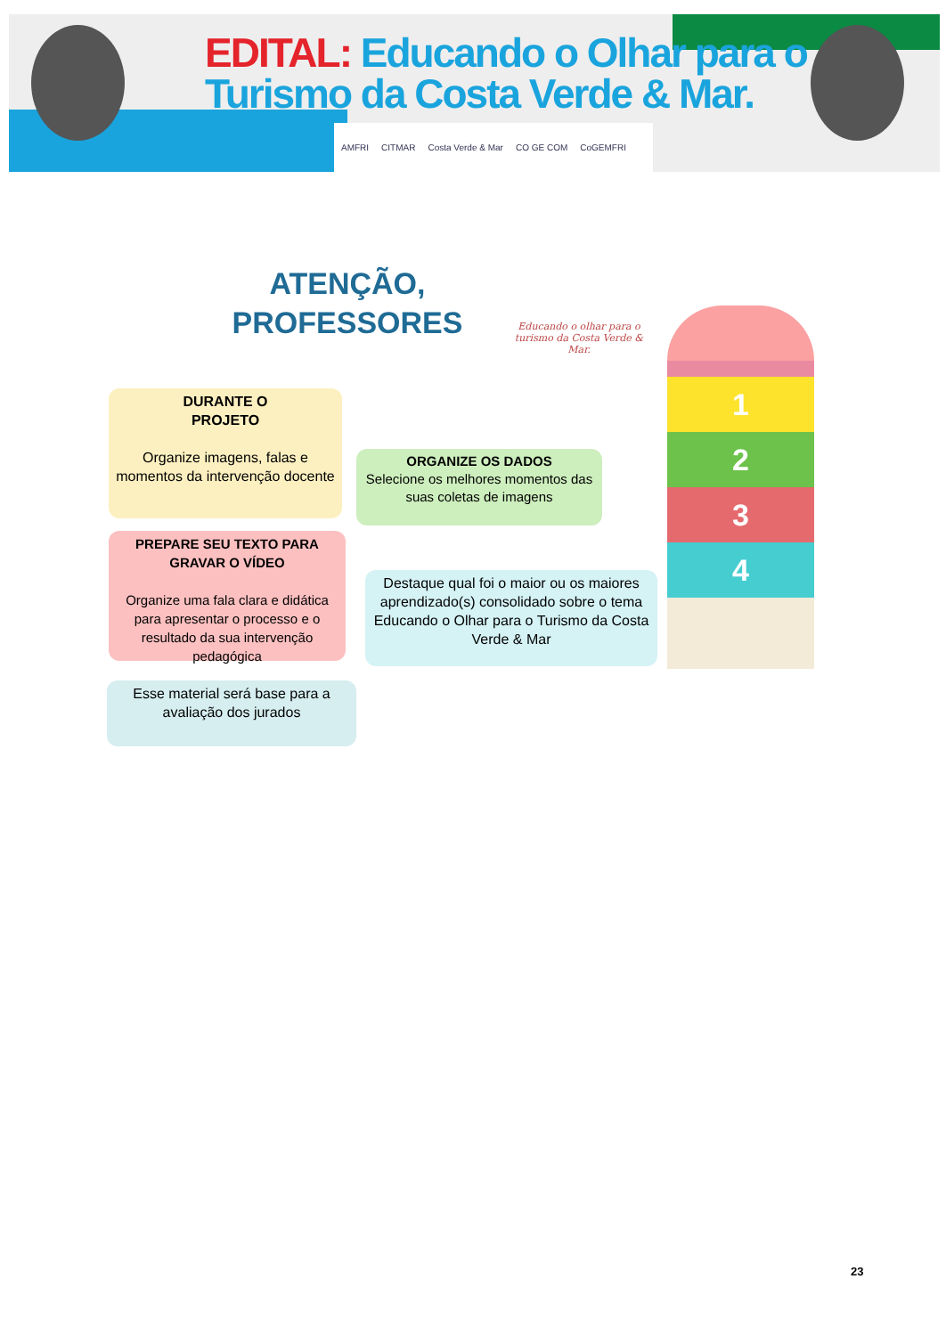EDITAL: Educando o Olhar para o
Turismo da Costa Verde & Mar.
AMFRI CITMAR Costa Verde & Mar CO GE COM CoGEMFRI
ATENÇÃO,
PROFESSORES
Educando o olhar para o turismo da Costa Verde & Mar.
DURANTE O
PROJETO
Organize imagens, falas e momentos da intervenção docente
ORGANIZE OS DADOS
Selecione os melhores momentos das suas coletas de imagens
PREPARE SEU TEXTO PARA GRAVAR O VÍDEO
Organize uma fala clara e didática para apresentar o processo e o resultado da sua intervenção pedagógica
Destaque qual foi o maior ou os maiores aprendizado(s) consolidado sobre o tema Educando o Olhar para o Turismo da Costa Verde & Mar
Esse material será base para a avaliação dos jurados
1
2
3
4
23